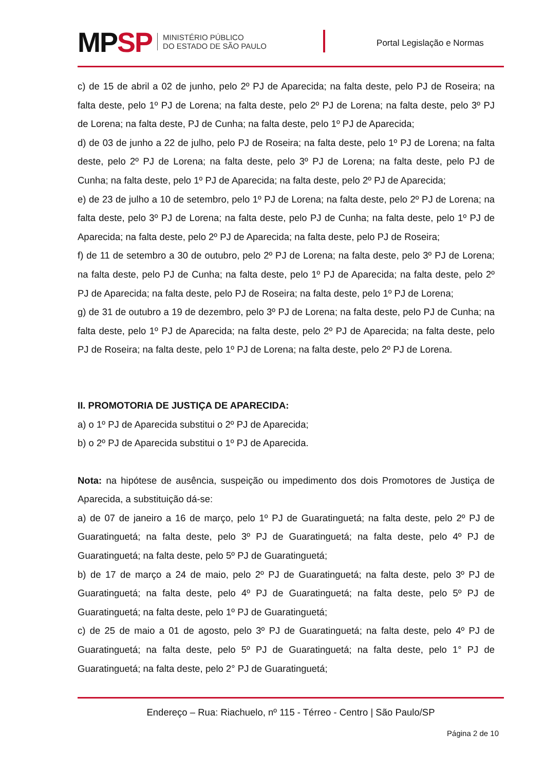MPSP
MINISTÉRIO PÚBLICO
DO ESTADO DE SÃO PAULO
Portal Legislação e Normas
c) de 15 de abril a 02 de junho, pelo 2º PJ de Aparecida; na falta deste, pelo PJ de Roseira; na falta deste, pelo 1º PJ de Lorena; na falta deste, pelo 2º PJ de Lorena; na falta deste, pelo 3º PJ de Lorena; na falta deste, PJ de Cunha; na falta deste, pelo 1º PJ de Aparecida;
d) de 03 de junho a 22 de julho, pelo PJ de Roseira; na falta deste, pelo 1º PJ de Lorena; na falta deste, pelo 2º PJ de Lorena; na falta deste, pelo 3º PJ de Lorena; na falta deste, pelo PJ de Cunha; na falta deste, pelo 1º PJ de Aparecida; na falta deste, pelo 2º PJ de Aparecida;
e) de 23 de julho a 10 de setembro, pelo 1º PJ de Lorena; na falta deste, pelo 2º PJ de Lorena; na falta deste, pelo 3º PJ de Lorena; na falta deste, pelo PJ de Cunha; na falta deste, pelo 1º PJ de Aparecida; na falta deste, pelo 2º PJ de Aparecida; na falta deste, pelo PJ de Roseira;
f) de 11 de setembro a 30 de outubro, pelo 2º PJ de Lorena; na falta deste, pelo 3º PJ de Lorena; na falta deste, pelo PJ de Cunha; na falta deste, pelo 1º PJ de Aparecida; na falta deste, pelo 2º PJ de Aparecida; na falta deste, pelo PJ de Roseira; na falta deste, pelo 1º PJ de Lorena;
g) de 31 de outubro a 19 de dezembro, pelo 3º PJ de Lorena; na falta deste, pelo PJ de Cunha; na falta deste, pelo 1º PJ de Aparecida; na falta deste, pelo 2º PJ de Aparecida; na falta deste, pelo PJ de Roseira; na falta deste, pelo 1º PJ de Lorena; na falta deste, pelo 2º PJ de Lorena.
II. PROMOTORIA DE JUSTIÇA DE APARECIDA:
a) o 1º PJ de Aparecida substitui o 2º PJ de Aparecida;
b) o 2º PJ de Aparecida substitui o 1º PJ de Aparecida.
Nota: na hipótese de ausência, suspeição ou impedimento dos dois Promotores de Justiça de Aparecida, a substituição dá-se:
a) de 07 de janeiro a 16 de março, pelo 1º PJ de Guaratinguetá; na falta deste, pelo 2º PJ de Guaratinguetá; na falta deste, pelo 3º PJ de Guaratinguetá; na falta deste, pelo 4º PJ de Guaratinguetá; na falta deste, pelo 5º PJ de Guaratinguetá;
b) de 17 de março a 24 de maio, pelo 2º PJ de Guaratinguetá; na falta deste, pelo 3º PJ de Guaratinguetá; na falta deste, pelo 4º PJ de Guaratinguetá; na falta deste, pelo 5º PJ de Guaratinguetá; na falta deste, pelo 1º PJ de Guaratinguetá;
c) de 25 de maio a 01 de agosto, pelo 3º PJ de Guaratinguetá; na falta deste, pelo 4º PJ de Guaratinguetá; na falta deste, pelo 5º PJ de Guaratinguetá; na falta deste, pelo 1° PJ de Guaratinguetá; na falta deste, pelo 2° PJ de Guaratinguetá;
Endereço – Rua: Riachuelo, nº 115 - Térreo - Centro | São Paulo/SP
Página 2 de 10